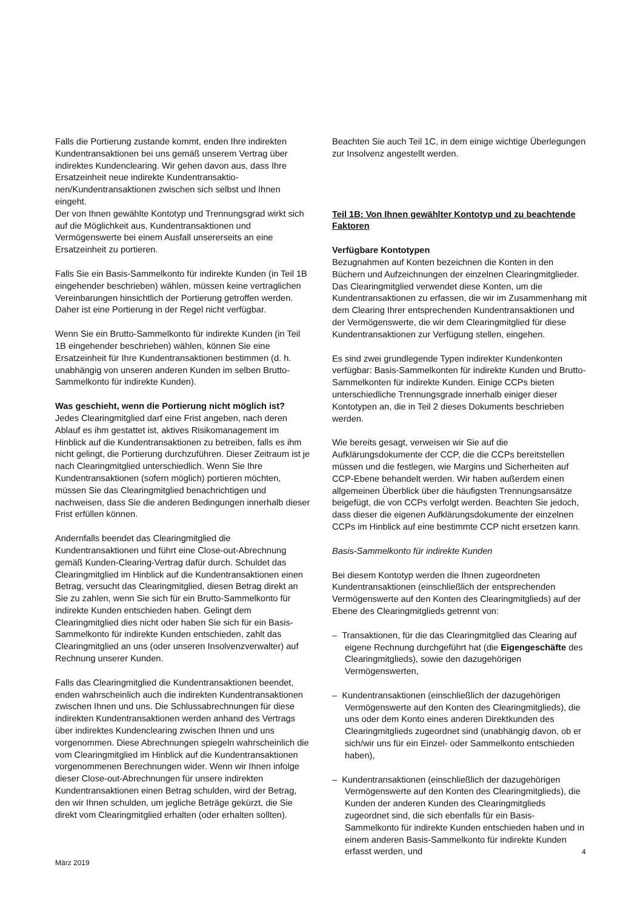Falls die Portierung zustande kommt, enden Ihre indirekten Kundentransaktionen bei uns gemäß unserem Vertrag über indirektes Kundenclearing. Wir gehen davon aus, dass Ihre Ersatzeinheit neue indirekte Kundentransaktio­nen/Kundentransaktionen zwischen sich selbst und Ihnen eingeht.
Der von Ihnen gewählte Kontotyp und Trennungsgrad wirkt sich auf die Möglichkeit aus, Kundentransaktionen und Vermögenswerte bei einem Ausfall unsererseits an eine Ersatzeinheit zu portieren.
Falls Sie ein Basis-Sammelkonto für indirekte Kunden (in Teil 1B eingehender beschrieben) wählen, müssen keine vertraglichen Vereinbarungen hinsichtlich der Portierung getroffen werden. Daher ist eine Portierung in der Regel nicht verfügbar.
Wenn Sie ein Brutto-Sammelkonto für indirekte Kunden (in Teil 1B eingehender beschrieben) wählen, können Sie eine Ersatzeinheit für Ihre Kundentransaktionen bestimmen (d. h. unabhängig von unseren anderen Kunden im selben Brutto-Sammelkonto für indirekte Kunden).
Was geschieht, wenn die Portierung nicht möglich ist?
Jedes Clearingmitglied darf eine Frist angeben, nach deren Ablauf es ihm gestattet ist, aktives Risikomanagement im Hinblick auf die Kundentransaktionen zu betreiben, falls es ihm nicht gelingt, die Portierung durchzuführen. Dieser Zeitraum ist je nach Clearingmitglied unterschiedlich. Wenn Sie Ihre Kundentransaktionen (sofern möglich) portieren möchten, müssen Sie das Clearingmitglied benachrichtigen und nachweisen, dass Sie die anderen Bedingungen innerhalb dieser Frist erfüllen können.
Andernfalls beendet das Clearingmitglied die Kundentransaktionen und führt eine Close-out-Abrechnung gemäß Kunden-Clearing-Vertrag dafür durch. Schuldet das Clearingmitglied im Hinblick auf die Kundentransaktionen einen Betrag, versucht das Clearingmitglied, diesen Betrag direkt an Sie zu zahlen, wenn Sie sich für ein Brutto-Sammelkonto für indirekte Kunden entschieden haben. Gelingt dem Clearingmitglied dies nicht oder haben Sie sich für ein Basis-Sammelkonto für indirekte Kunden entschieden, zahlt das Clearingmitglied an uns (oder unseren Insolvenzverwalter) auf Rechnung unserer Kunden.
Falls das Clearingmitglied die Kundentransaktionen beendet, enden wahrscheinlich auch die indirekten Kundentransaktionen zwischen Ihnen und uns. Die Schlussabrechnungen für diese indirekten Kundentransaktionen werden anhand des Vertrags über indirektes Kundenclearing zwischen Ihnen und uns vorgenommen. Diese Abrechnungen spiegeln wahrscheinlich die vom Clearingmitglied im Hinblick auf die Kundentransaktionen vorgenommenen Berechnungen wider. Wenn wir Ihnen infolge dieser Close-out-Abrechnungen für unsere indirekten Kundentransaktionen einen Betrag schulden, wird der Betrag, den wir Ihnen schulden, um jegliche Beträge gekürzt, die Sie direkt vom Clearingmitglied erhalten (oder erhalten sollten).
Beachten Sie auch Teil 1C, in dem einige wichtige Überlegungen zur Insolvenz angestellt werden.
Teil 1B: Von Ihnen gewählter Kontotyp und zu beachtende Faktoren
Verfügbare Kontotypen
Bezugnahmen auf Konten bezeichnen die Konten in den Büchern und Aufzeichnungen der einzelnen Clearingmitglieder. Das Clearingmitglied verwendet diese Konten, um die Kundentransaktionen zu erfassen, die wir im Zusammenhang mit dem Clearing Ihrer entsprechenden Kundentransaktionen und der Vermögenswerte, die wir dem Clearingmitglied für diese Kundentransaktionen zur Verfügung stellen, eingehen.
Es sind zwei grundlegende Typen indirekter Kundenkonten verfügbar: Basis-Sammelkonten für indirekte Kunden und Brutto-Sammelkonten für indirekte Kunden. Einige CCPs bieten unterschiedliche Trennungsgrade innerhalb einiger dieser Kontotypen an, die in Teil 2 dieses Dokuments beschrieben werden.
Wie bereits gesagt, verweisen wir Sie auf die Aufklärungsdokumente der CCP, die die CCPs bereitstellen müssen und die festlegen, wie Margins und Sicherheiten auf CCP-Ebene behandelt werden. Wir haben außerdem einen allgemeinen Überblick über die häufigsten Trennungsansätze beigefügt, die von CCPs verfolgt werden. Beachten Sie jedoch, dass dieser die eigenen Aufklärungsdokumente der einzelnen CCPs im Hinblick auf eine bestimmte CCP nicht ersetzen kann.
Basis-Sammelkonto für indirekte Kunden
Bei diesem Kontotyp werden die Ihnen zugeordneten Kundentransaktionen (einschließlich der entsprechenden Vermögenswerte auf den Konten des Clearingmitglieds) auf der Ebene des Clearingmitglieds getrennt von:
– Transaktionen, für die das Clearingmitglied das Clearing auf eigene Rechnung durchgeführt hat (die Eigengeschäfte des Clearingmitglieds), sowie den dazugehörigen Vermögenswerten,
– Kundentransaktionen (einschließlich der dazugehörigen Vermögenswerte auf den Konten des Clearingmitglieds), die uns oder dem Konto eines anderen Direktkunden des Clearingmitglieds zugeordnet sind (unabhängig davon, ob er sich/wir uns für ein Einzel- oder Sammelkonto entschieden haben),
– Kundentransaktionen (einschließlich der dazugehörigen Vermögenswerte auf den Konten des Clearingmitglieds), die Kunden der anderen Kunden des Clearingmitglieds zugeordnet sind, die sich ebenfalls für ein Basis-Sammelkonto für indirekte Kunden entschieden haben und in einem anderen Basis-Sammelkonto für indirekte Kunden erfasst werden, und
4
März 2019